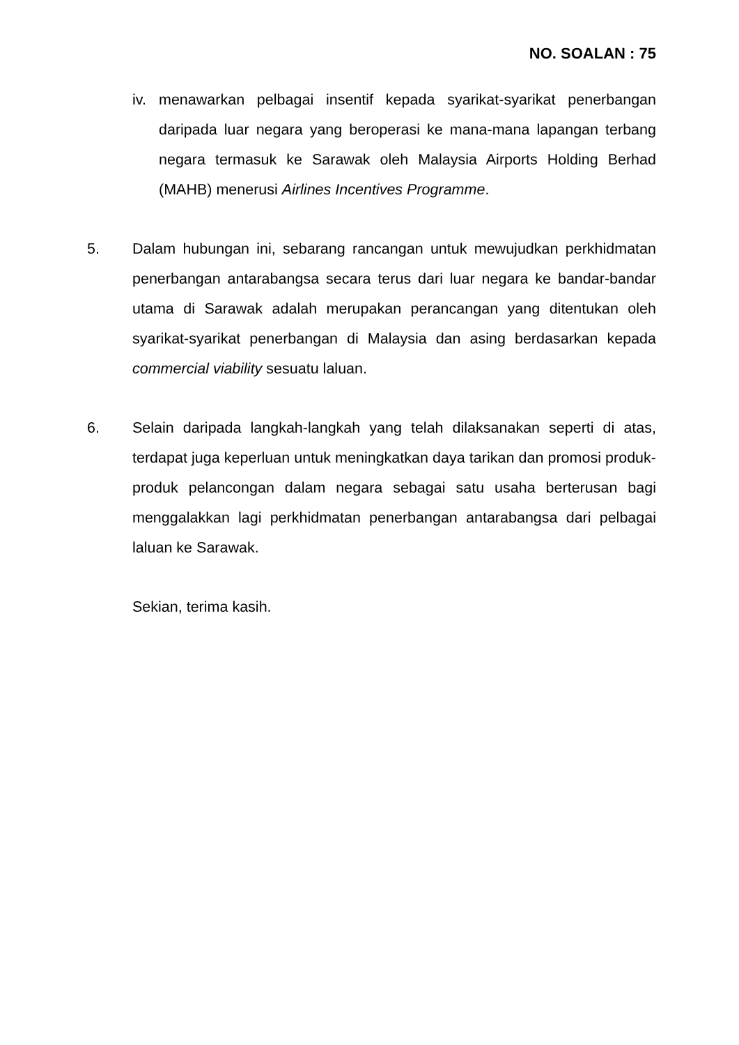NO. SOALAN : 75
iv.
menawarkan pelbagai insentif kepada syarikat-syarikat penerbangan daripada luar negara yang beroperasi ke mana-mana lapangan terbang negara termasuk ke Sarawak oleh Malaysia Airports Holding Berhad (MAHB) menerusi Airlines Incentives Programme.
5. Dalam hubungan ini, sebarang rancangan untuk mewujudkan perkhidmatan penerbangan antarabangsa secara terus dari luar negara ke bandar-bandar utama di Sarawak adalah merupakan perancangan yang ditentukan oleh syarikat-syarikat penerbangan di Malaysia dan asing berdasarkan kepada commercial viability sesuatu laluan.
6. Selain daripada langkah-langkah yang telah dilaksanakan seperti di atas, terdapat juga keperluan untuk meningkatkan daya tarikan dan promosi produk-produk pelancongan dalam negara sebagai satu usaha berterusan bagi menggalakkan lagi perkhidmatan penerbangan antarabangsa dari pelbagai laluan ke Sarawak.
Sekian, terima kasih.